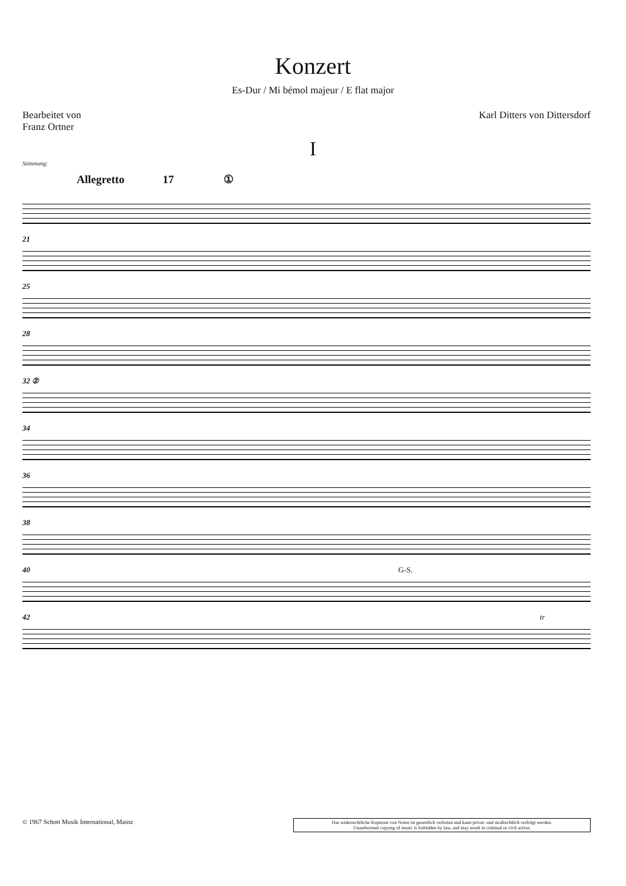Konzert
Es-Dur / Mi bémol majeur / E flat major
Bearbeitet von
Franz Ortner
Karl Ditters von Dittersdorf
I
Stimmung:
Allegretto 17 ①
21
25
28
32 ②
34
36
38
40 G-S.
42 tr
© 1967 Schott Musik International, Mainz
Das widerrechtliche Kopieren von Noten ist gesetzlich verboten und kann privat- und strafrechtlich verfolgt werden.
Unauthorised copying of music is forbidden by law, and may result in criminal or civil action.